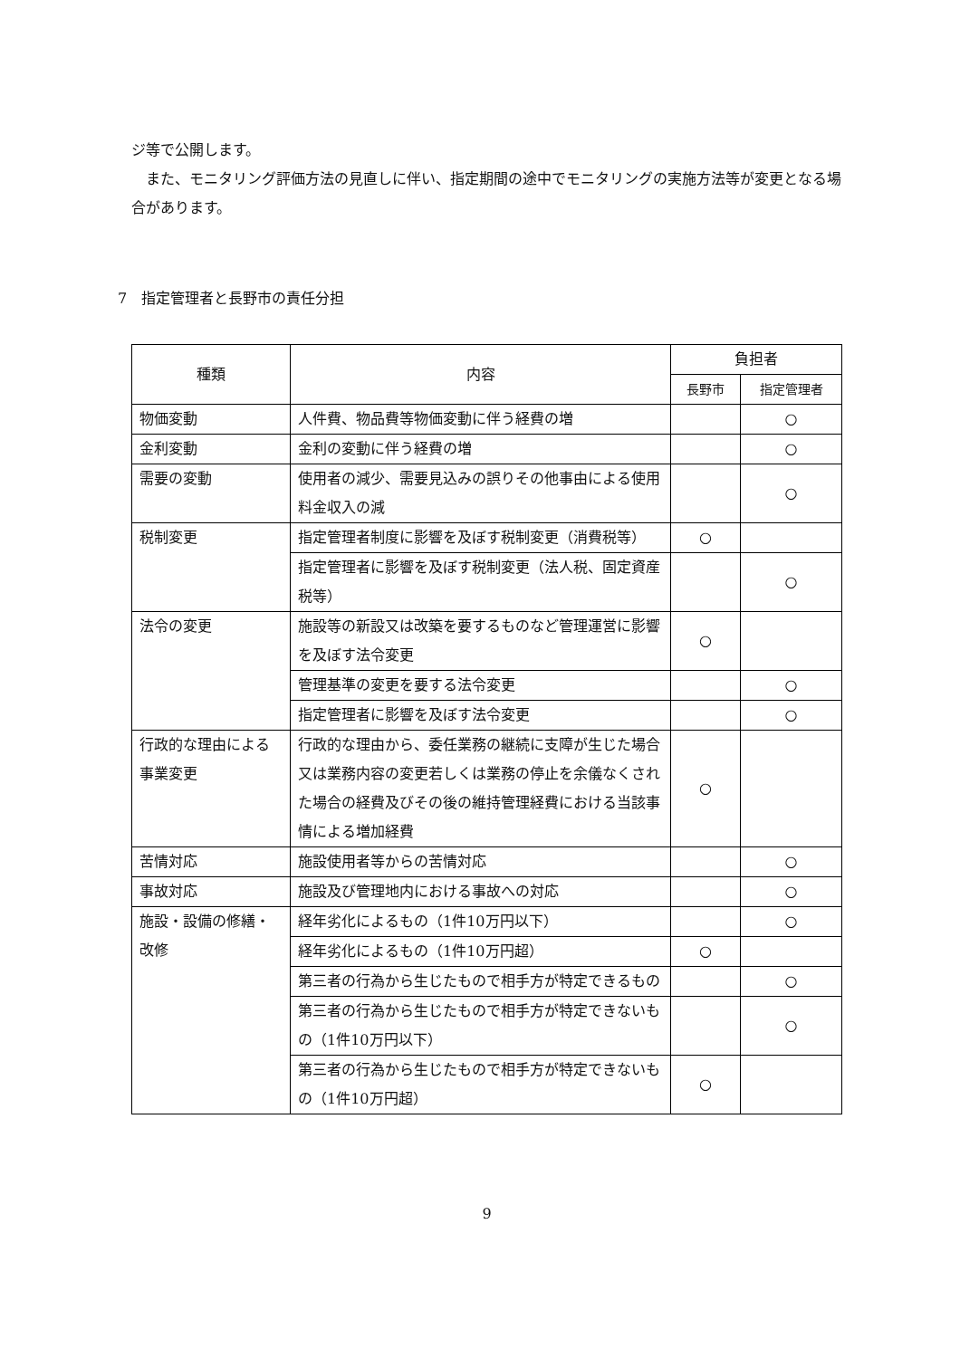ジ等で公開します。
　また、モニタリング評価方法の見直しに伴い、指定期間の途中でモニタリングの実施方法等が変更となる場合があります。
7　指定管理者と長野市の責任分担
| 種類 | 内容 | 負担者 | |
| --- | --- | --- | --- |
| | | 長野市 | 指定管理者 |
| 物価変動 | 人件費、物品費等物価変動に伴う経費の増 | | ○ |
| 金利変動 | 金利の変動に伴う経費の増 | | ○ |
| 需要の変動 | 使用者の減少、需要見込みの誤りその他事由による使用料金収入の減 | | ○ |
| 税制変更 | 指定管理者制度に影響を及ぼす税制変更（消費税等） | ○ | |
| | 指定管理者に影響を及ぼす税制変更（法人税、固定資産税等） | | ○ |
| 法令の変更 | 施設等の新設又は改築を要するものなど管理運営に影響を及ぼす法令変更 | ○ | |
| | 管理基準の変更を要する法令変更 | | ○ |
| | 指定管理者に影響を及ぼす法令変更 | | ○ |
| 行政的な理由による事業変更 | 行政的な理由から、委任業務の継続に支障が生じた場合又は業務内容の変更若しくは業務の停止を余儀なくされた場合の経費及びその後の維持管理経費における当該事情による増加経費 | ○ | |
| 苦情対応 | 施設使用者等からの苦情対応 | | ○ |
| 事故対応 | 施設及び管理地内における事故への対応 | | ○ |
| 施設・設備の修繕・改修 | 経年劣化によるもの（1件10万円以下） | | ○ |
| | 経年劣化によるもの（1件10万円超） | ○ | |
| | 第三者の行為から生じたもので相手方が特定できるもの | | ○ |
| | 第三者の行為から生じたもので相手方が特定できないもの（1件10万円以下） | | ○ |
| | 第三者の行為から生じたもので相手方が特定できないもの（1件10万円超） | ○ | |
9